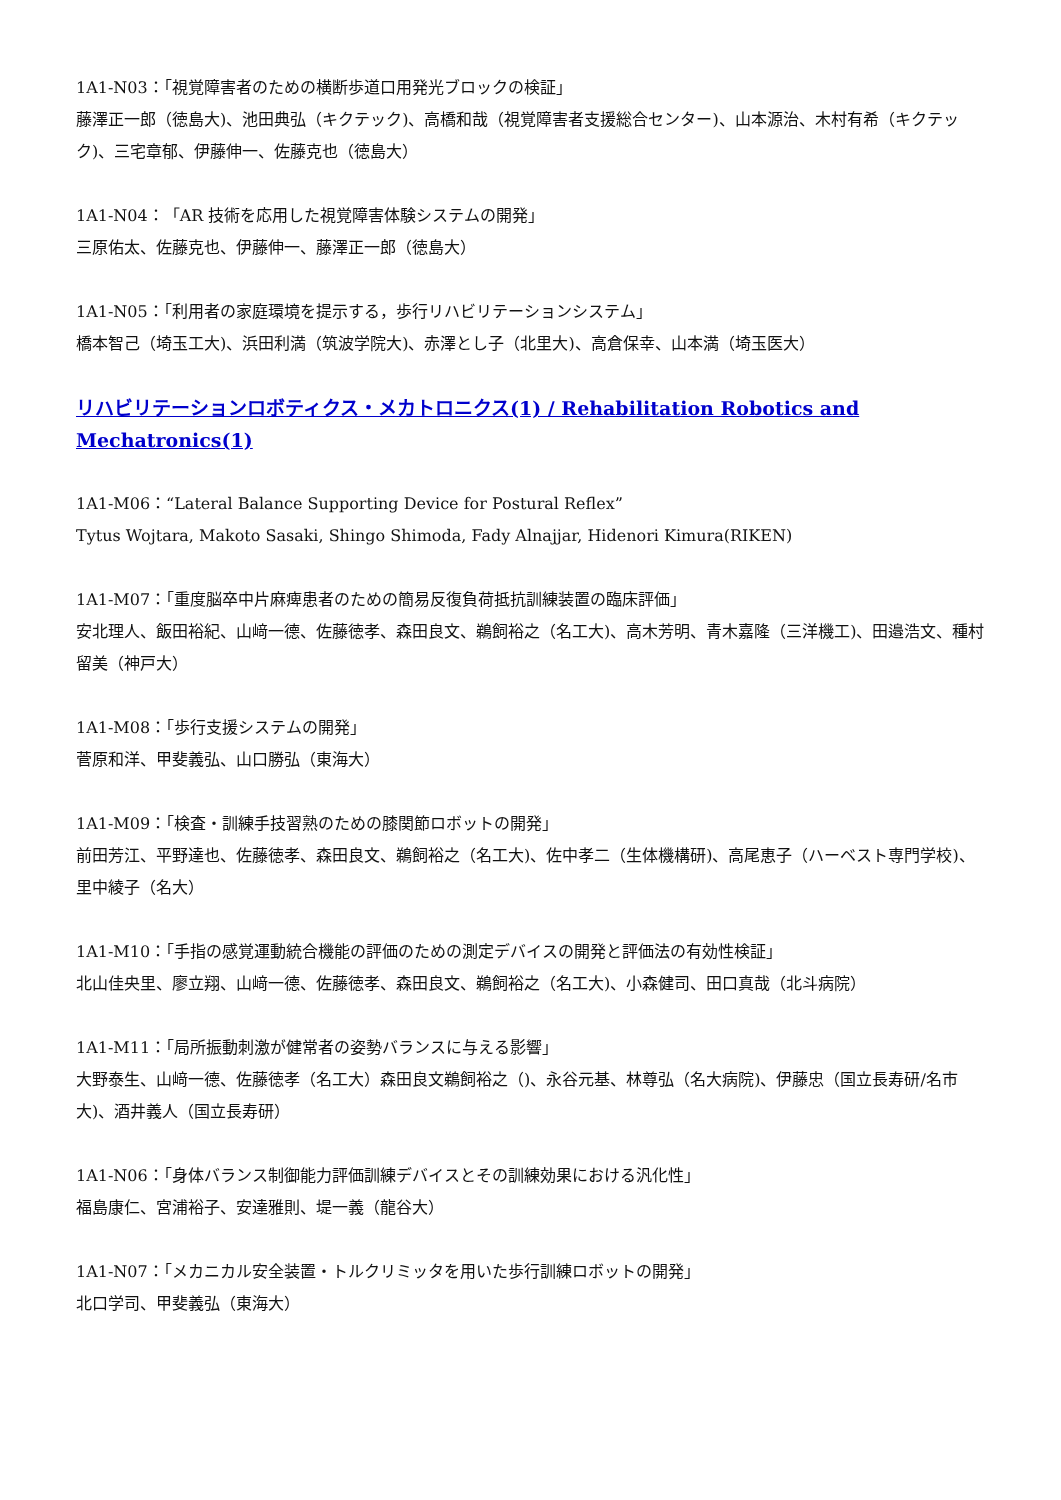1A1-N03：「視覚障害者のための横断歩道口用発光ブロックの検証」
藤澤正一郎（徳島大)、池田典弘（キクテック)、高橋和哉（視覚障害者支援総合センター)、山本源治、木村有希（キクテック)、三宅章郁、伊藤伸一、佐藤克也（徳島大）
1A1-N04：「AR 技術を応用した視覚障害体験システムの開発」
三原佑太、佐藤克也、伊藤伸一、藤澤正一郎（徳島大）
1A1-N05：「利用者の家庭環境を提示する，歩行リハビリテーションシステム」
橋本智己（埼玉工大)、浜田利満（筑波学院大)、赤澤とし子（北里大)、高倉保幸、山本満（埼玉医大）
リハビリテーションロボティクス・メカトロニクス(1) / Rehabilitation Robotics and Mechatronics(1)
1A1-M06：“Lateral Balance Supporting Device for Postural Reflex”
Tytus Wojtara, Makoto Sasaki, Shingo Shimoda, Fady Alnajjar, Hidenori Kimura(RIKEN)
1A1-M07：「重度脳卒中片麻痺患者のための簡易反復負荷抵抗訓練装置の臨床評価」
安北理人、飯田裕紀、山﨑一德、佐藤徳孝、森田良文、鵜飼裕之（名工大)、高木芳明、青木嘉隆（三洋機工)、田邉浩文、種村留美（神戸大）
1A1-M08：「歩行支援システムの開発」
菅原和洋、甲斐義弘、山口勝弘（東海大）
1A1-M09：「検査・訓練手技習熟のための膝関節ロボットの開発」
前田芳江、平野達也、佐藤徳孝、森田良文、鵜飼裕之（名工大)、佐中孝二（生体機構研)、高尾恵子（ハーベスト専門学校)、里中綾子（名大）
1A1-M10：「手指の感覚運動統合機能の評価のための測定デバイスの開発と評価法の有効性検証」
北山佳央里、廖立翔、山﨑一德、佐藤徳孝、森田良文、鵜飼裕之（名工大)、小森健司、田口真哉（北斗病院）
1A1-M11：「局所振動刺激が健常者の姿勢バランスに与える影響」
大野泰生、山﨑一德、佐藤徳孝（名工大）森田良文鵜飼裕之（)、永谷元基、林尊弘（名大病院)、伊藤忠（国立長寿研/名市大)、酒井義人（国立長寿研）
1A1-N06：「身体バランス制御能力評価訓練デバイスとその訓練効果における汎化性」
福島康仁、宮浦裕子、安達雅則、堤一義（龍谷大）
1A1-N07：「メカニカル安全装置・トルクリミッタを用いた歩行訓練ロボットの開発」
北口学司、甲斐義弘（東海大）